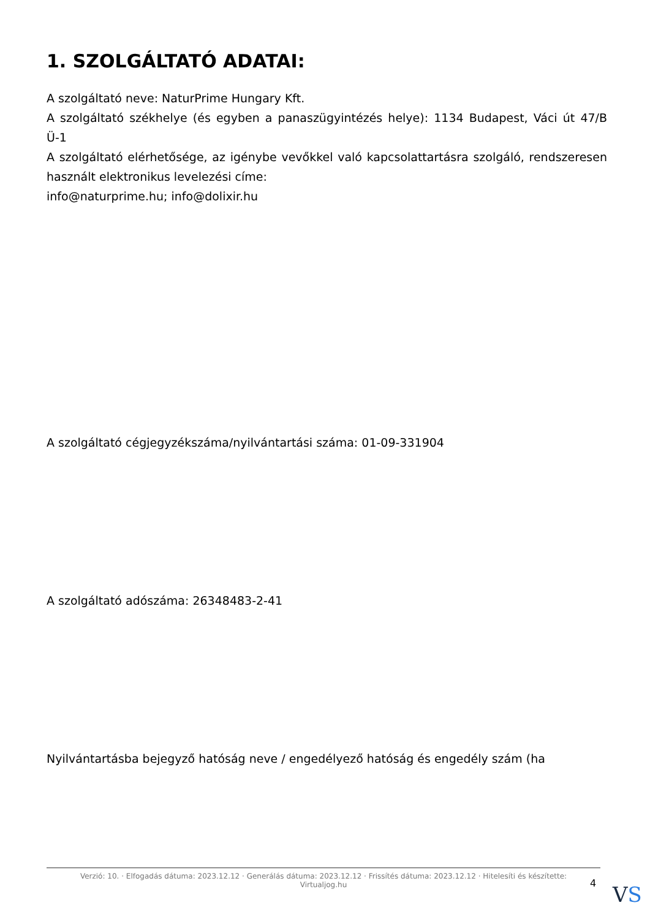1. SZOLGÁLTATÓ ADATAI:
A szolgáltató neve: NaturPrime Hungary Kft.
A szolgáltató székhelye (és egyben a panaszügyintézés helye): 1134 Budapest, Váci út 47/B Ü-1
A szolgáltató elérhetősége, az igénybe vevőkkel való kapcsolattartásra szolgáló, rendszeresen használt elektronikus levelezési címe:
info@naturprime.hu; info@dolixir.hu
A szolgáltató cégjegyzékszáma/nyilvántartási száma: 01-09-331904
A szolgáltató adószáma: 26348483-2-41
Nyilvántartásba bejegyző hatóság neve / engedélyező hatóság és engedély szám (ha
Verzió: 10. · Elfogadás dátuma: 2023.12.12 · Generálás dátuma: 2023.12.12 · Frissítés dátuma: 2023.12.12 · Hitelesíti és készítette:
Virtualjog.hu
4 VS